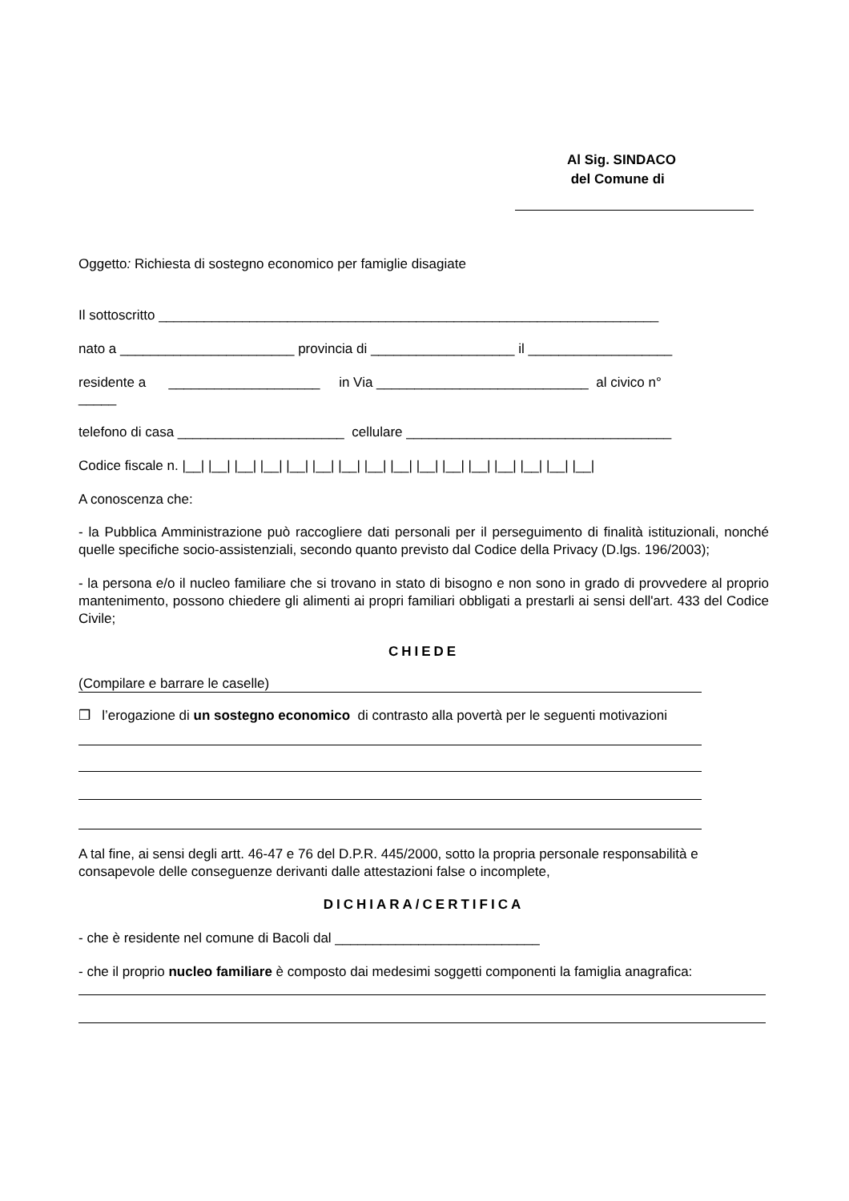Al Sig. SINDACO
del Comune di
Oggetto: Richiesta di sostegno economico per famiglie disagiate
Il sottoscritto __________________________________________________________________
nato a _______________________ provincia di ___________________ il ___________________
residente a ____________________ in Via ____________________________ al civico n°
_____
telefono di casa ______________________ cellulare ___________________________________
Codice fiscale n. |__| |__| |__| |__| |__| |__| |__| |__| |__| |__| |__| |__| |__| |__| |__| |__|
A conoscenza che:
- la Pubblica Amministrazione può raccogliere dati personali per il perseguimento di finalità istituzionali, nonché quelle specifiche socio-assistenziali, secondo quanto previsto dal Codice della Privacy (D.lgs. 196/2003);
- la persona e/o il nucleo familiare che si trovano in stato di bisogno e non sono in grado di provvedere al proprio mantenimento, possono chiedere gli alimenti ai propri familiari obbligati a prestarli ai sensi dell'art. 433 del Codice Civile;
CHIEDE
(Compilare e barrare le caselle)
❒ l’erogazione di un sostegno economico di contrasto alla povertà per le seguenti motivazioni
A tal fine, ai sensi degli artt. 46-47 e 76 del D.P.R. 445/2000, sotto la propria personale responsabilità e consapevole delle conseguenze derivanti dalle attestazioni false o incomplete,
DICHIARA/CERTIFICA
- che è residente nel comune di Bacoli dal ___________________________
- che il proprio nucleo familiare è composto dai medesimi soggetti componenti la famiglia anagrafica: